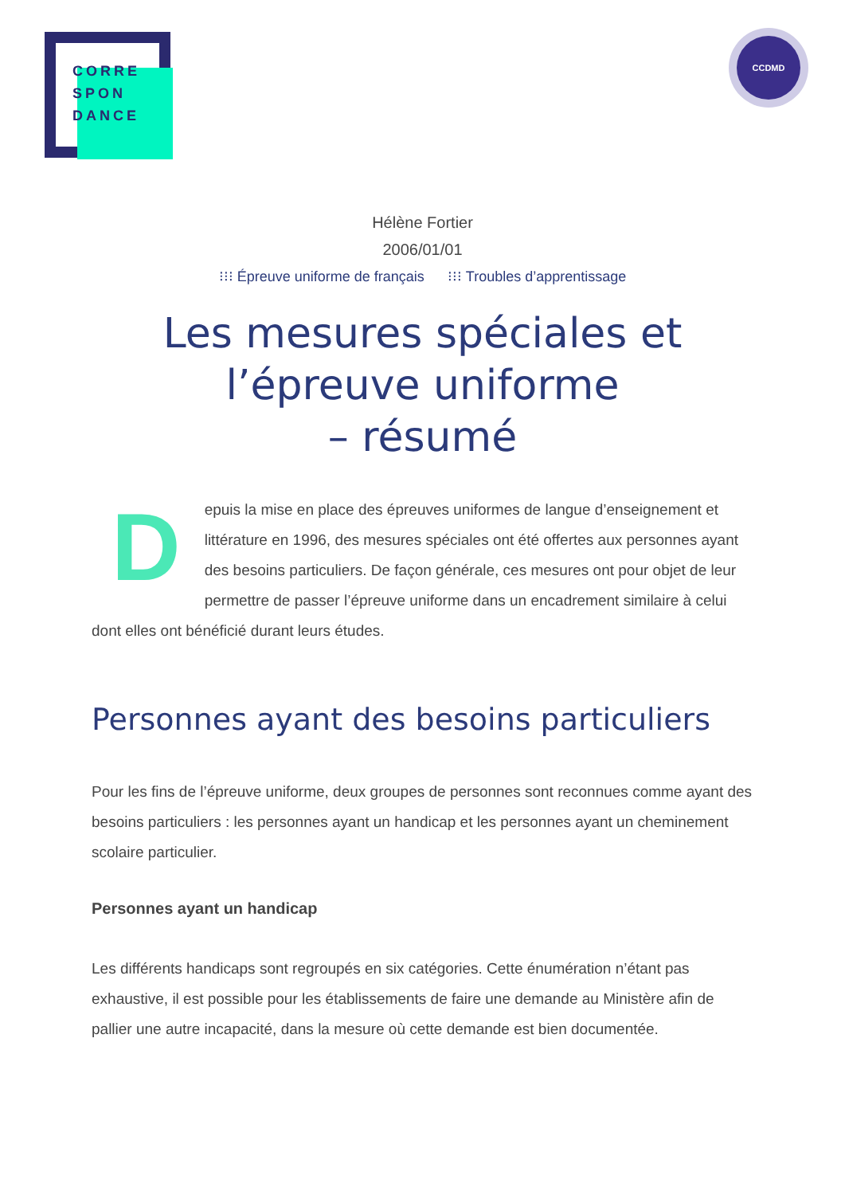CORRE
SPON
DANCE
CCDMD
Hélène Fortier
2006/01/01
⁝⁝⁝ Épreuve uniforme de français ⁝⁝⁝ Troubles d’apprentissage
Les mesures spéciales et l’épreuve uniforme
– résumé
Depuis la mise en place des épreuves uniformes de langue d’enseignement et littérature en 1996, des mesures spéciales ont été offertes aux personnes ayant des besoins particuliers. De façon générale, ces mesures ont pour objet de leur permettre de passer l’épreuve uniforme dans un encadrement similaire à celui dont elles ont bénéficié durant leurs études.
Personnes ayant des besoins particuliers
Pour les fins de l’épreuve uniforme, deux groupes de personnes sont reconnues comme ayant des besoins particuliers : les personnes ayant un handicap et les personnes ayant un cheminement scolaire particulier.
Personnes ayant un handicap
Les différents handicaps sont regroupés en six catégories. Cette énumération n’étant pas exhaustive, il est possible pour les établissements de faire une demande au Ministère afin de pallier une autre incapacité, dans la mesure où cette demande est bien documentée.